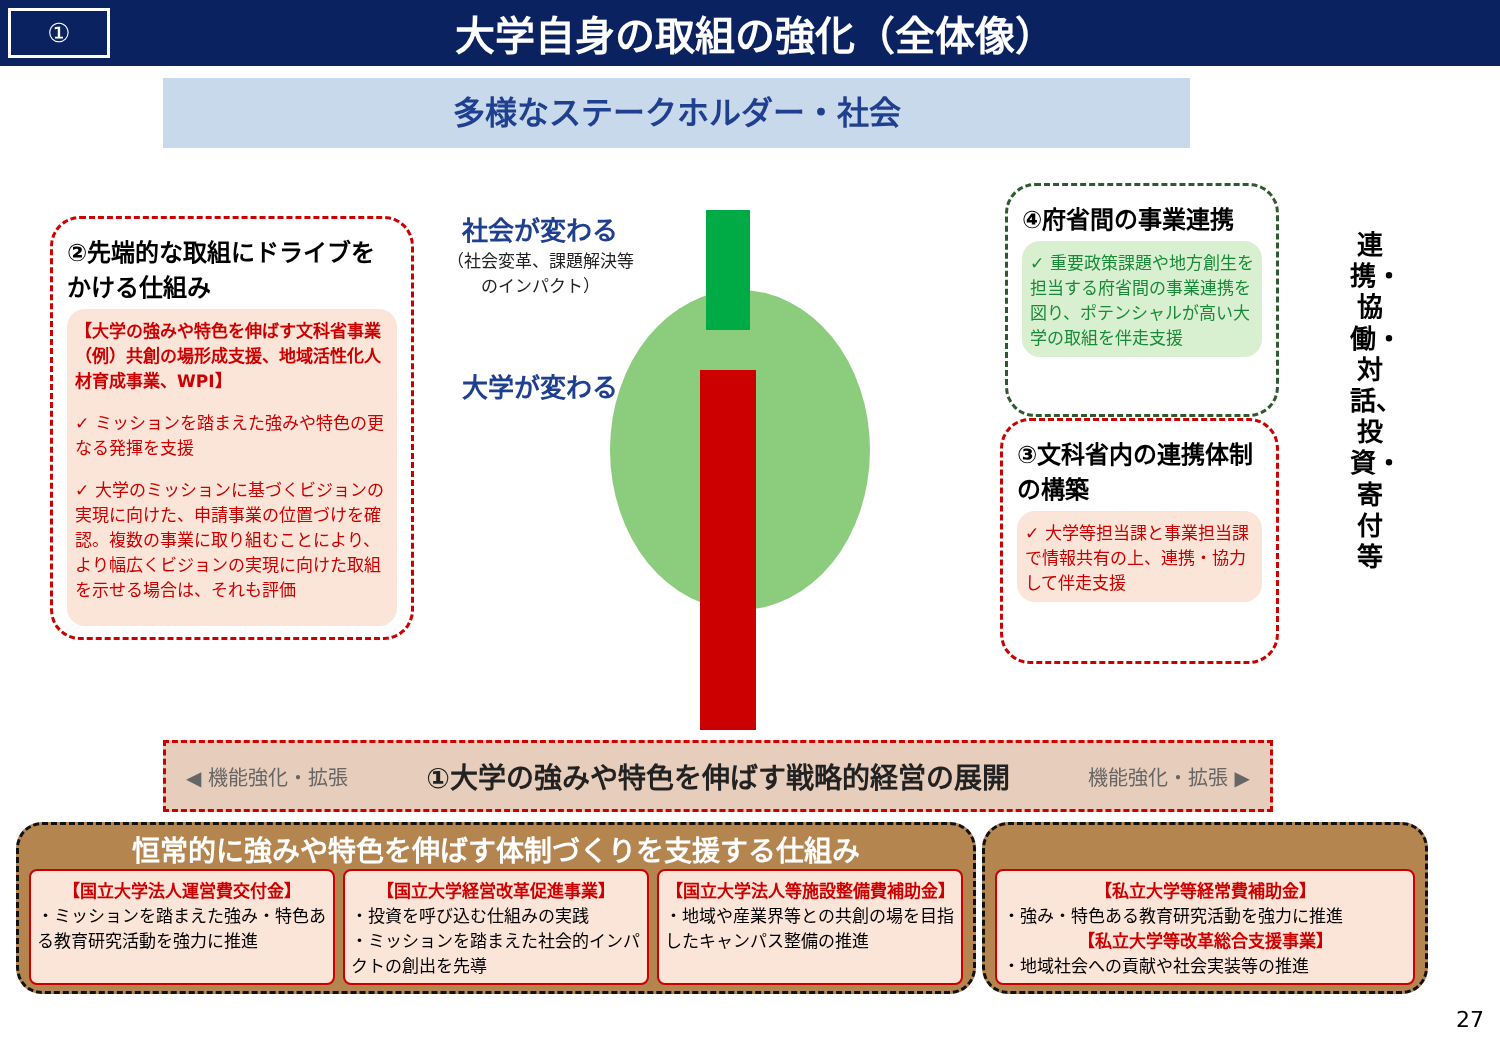①
大学自身の取組の強化（全体像）
多様なステークホルダー・社会
②先端的な取組にドライブをかける仕組み
【大学の強みや特色を伸ばす文科省事業（例）共創の場形成支援、地域活性化人材育成事業、WPI】
✓ ミッションを踏まえた強みや特色の更なる発揮を支援
✓ 大学のミッションに基づくビジョンの実現に向けた、申請事業の位置づけを確認。複数の事業に取り組むことにより、より幅広くビジョンの実現に向けた取組を示せる場合は、それも評価
社会が変わる
（社会変革、課題解決等のインパクト）
大学が変わる
④府省間の事業連携
✓ 重要政策課題や地方創生を担当する府省間の事業連携を図り、ポテンシャルが高い大学の取組を伴走支援
③文科省内の連携体制の構築
✓ 大学等担当課と事業担当課で情報共有の上、連携・協力して伴走支援
連携・協働・対話、投資・寄付等
◀ 機能強化・拡張 ①大学の強みや特色を伸ばす戦略的経営の展開 機能強化・拡張 ▶
恒常的に強みや特色を伸ばす体制づくりを支援する仕組み
【国立大学法人運営費交付金】
・ミッションを踏まえた強み・特色ある教育研究活動を強力に推進
【国立大学経営改革促進事業】
・投資を呼び込む仕組みの実践
・ミッションを踏まえた社会的インパクトの創出を先導
【国立大学法人等施設整備費補助金】
・地域や産業界等との共創の場を目指したキャンパス整備の推進
【私立大学等経常費補助金】
・強み・特色ある教育研究活動を強力に推進
【私立大学等改革総合支援事業】
・地域社会への貢献や社会実装等の推進
27